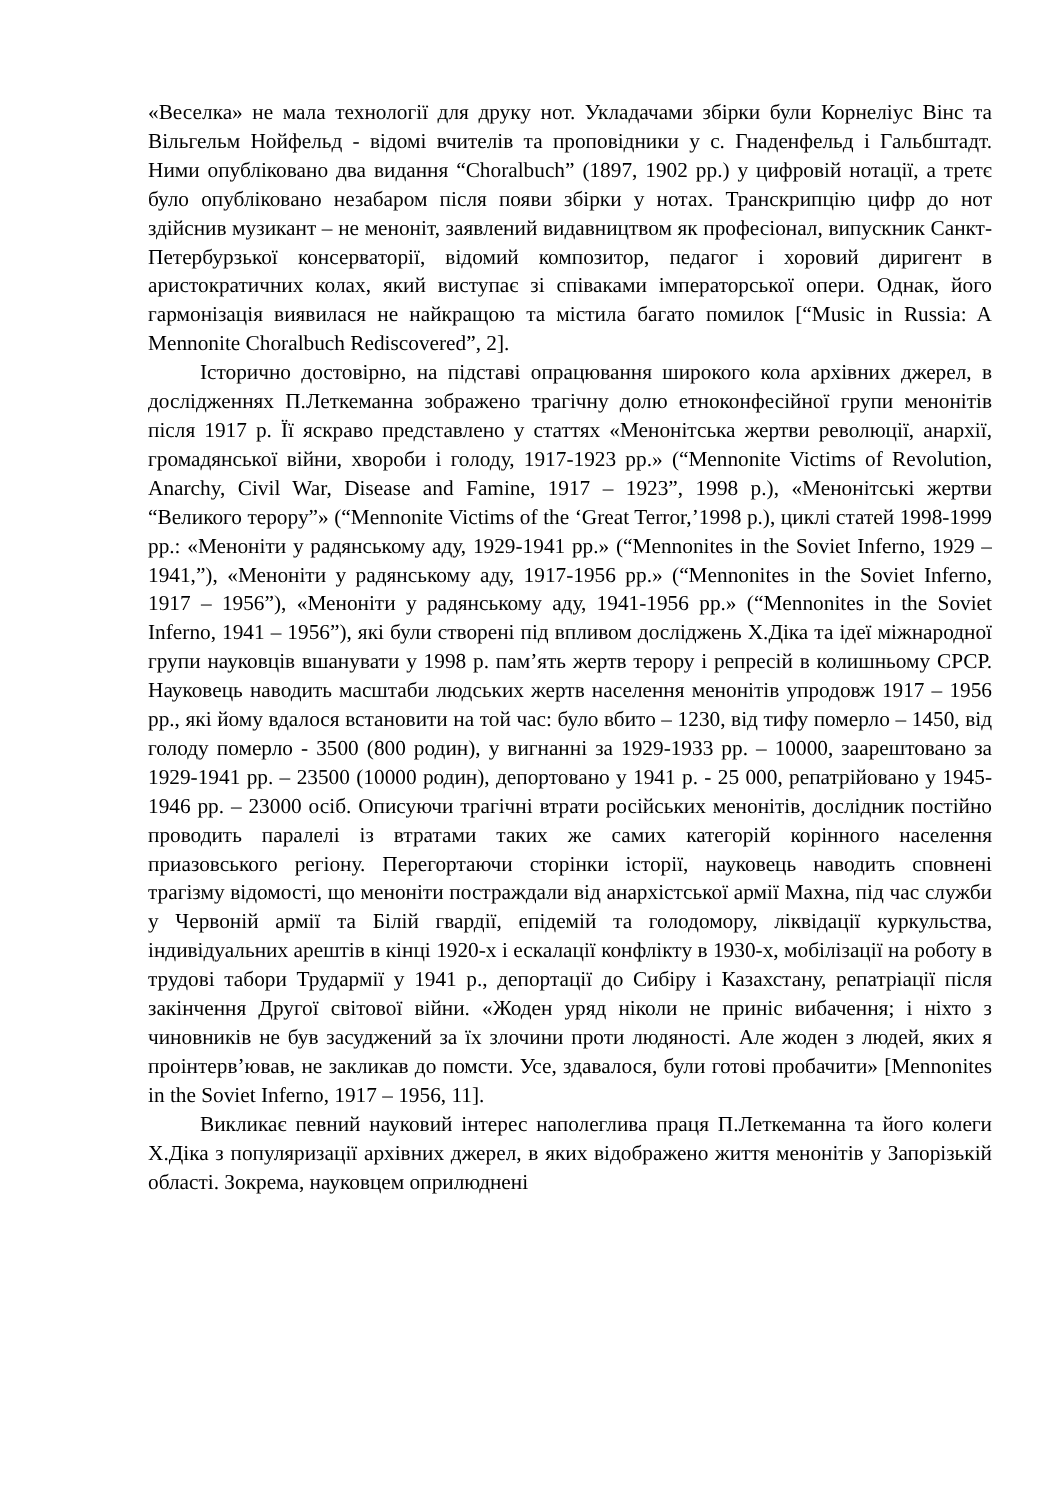«Веселка» не мала технології для друку нот. Укладачами збірки були Корнеліус Вінс та Вільгельм Нойфельд - відомі вчителів та проповідники у с. Гнаденфельд і Гальбштадт. Ними опубліковано два видання “Choralbuch” (1897, 1902 рр.) у цифровій нотації, а третє було опубліковано незабаром після появи збірки у нотах. Транскрипцію цифр до нот здійснив музикант – не меноніт, заявлений видавництвом як професіонал, випускник Санкт-Петербурзької консерваторії, відомий композитор, педагог і хоровий диригент в аристократичних колах, який виступає зі співаками імператорської опери. Однак, його гармонізація виявилася не найкращою та містила багато помилок [“Music in Russia: A Mennonite Choralbuch Rediscovered”, 2].
Історично достовірно, на підставі опрацювання широкого кола архівних джерел, в дослідженнях П.Леткеманна зображено трагічну долю етноконфесійної групи менонітів після 1917 р. Її яскраво представлено у статтях «Менонітська жертви революції, анархії, громадянської війни, хвороби і голоду, 1917-1923 рр.» (“Mennonite Victims of Revolution, Anarchy, Civil War, Disease and Famine, 1917 – 1923”, 1998 р.), «Менонітські жертви “Великого терору”» (“Mennonite Victims of the ‘Great Terror,’1998 р.), циклі статей 1998-1999 рр.: «Меноніти у радянському аду, 1929-1941 рр.» (“Mennonites in the Soviet Inferno, 1929 – 1941,”), «Меноніти у радянському аду, 1917-1956 рр.» (“Mennonites in the Soviet Inferno, 1917 – 1956”), «Меноніти у радянському аду, 1941-1956 рр.» (“Mennonites in the Soviet Inferno, 1941 – 1956”), які були створені під впливом досліджень Х.Діка та ідеї міжнародної групи науковців вшанувати у 1998 р. пам’ять жертв терору і репресій в колишньому СРСР. Науковець наводить масштаби людських жертв населення менонітів упродовж 1917 – 1956 рр., які йому вдалося встановити на той час: було вбито – 1230, від тифу померло – 1450, від голоду померло - 3500 (800 родин), у вигнанні за 1929-1933 рр. – 10000, заарештовано за 1929-1941 рр. – 23500 (10000 родин), депортовано у 1941 р. - 25 000, репатрійовано у 1945-1946 рр. – 23000 осіб. Описуючи трагічні втрати російських менонітів, дослідник постійно проводить паралелі із втратами таких же самих категорій корінного населення приазовського регіону. Перегортаючи сторінки історії, науковець наводить сповнені трагізму відомості, що меноніти постраждали від анархістської армії Махна, під час служби у Червоній армії та Білій гвардії, епідемій та голодомору, ліквідації куркульства, індивідуальних арештів в кінці 1920-х і ескалації конфлікту в 1930-х, мобілізації на роботу в трудові табори Трудармії у 1941 р., депортації до Сибіру і Казахстану, репатріації після закінчення Другої світової війни. «Жоден уряд ніколи не приніс вибачення; і ніхто з чиновників не був засуджений за їх злочини проти людяності. Але жоден з людей, яких я проінтерв’ював, не закликав до помсти. Усе, здавалося, були готові пробачити» [Mennonites in the Soviet Inferno, 1917 – 1956, 11].
Викликає певний науковий інтерес наполеглива праця П.Леткеманна та його колеги Х.Діка з популяризації архівних джерел, в яких відображено життя менонітів у Запорізькій області. Зокрема, науковцем оприлюднені